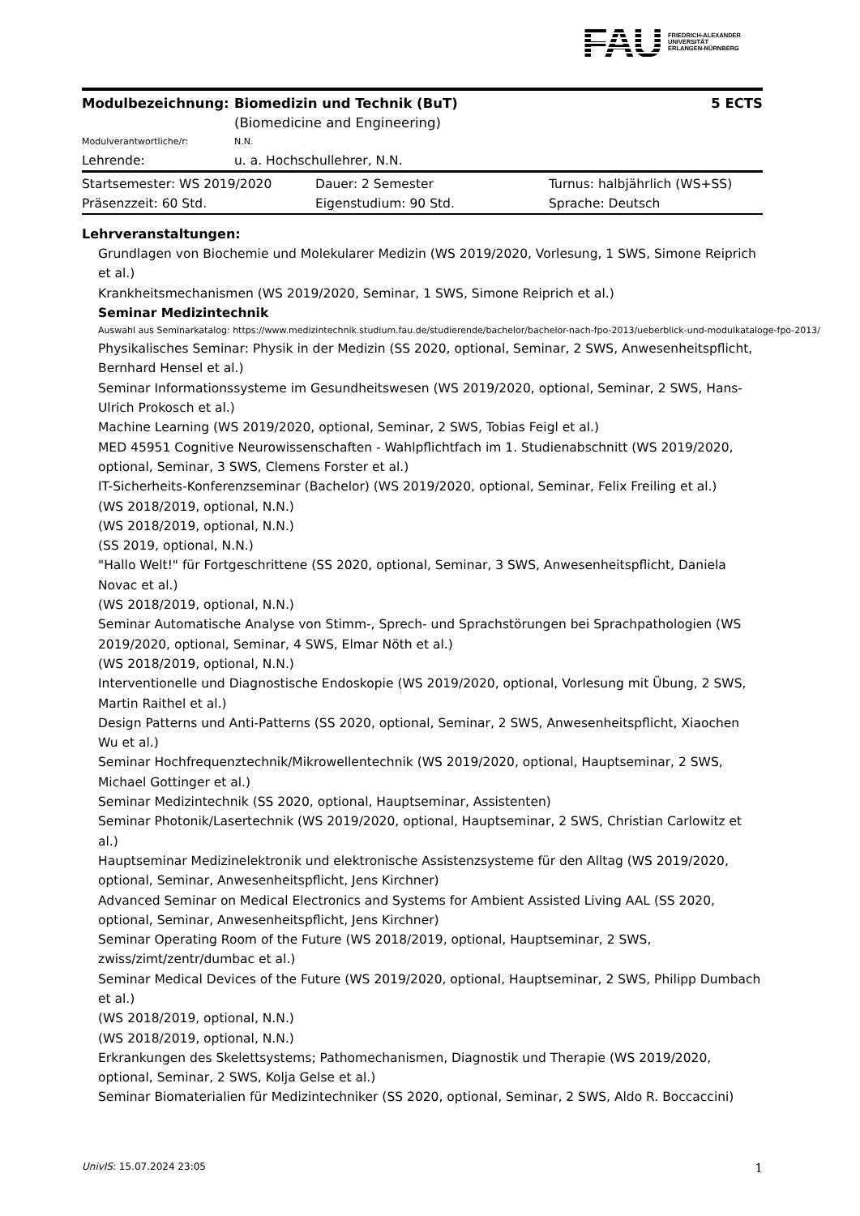FAU
FRIEDRICH-ALEXANDER
UNIVERSITÄT
ERLANGEN-NÜRNBERG
| Modulbezeichnung: | Biomedizin und Technik (BuT) (Biomedicine and Engineering) | 5 ECTS |
| Modulverantwortliche/r: | N.N. | |
| Lehrende: | u. a. Hochschullehrer, N.N. | |
| Startsemester: WS 2019/2020 | Dauer: 2 Semester | Turnus: halbjährlich (WS+SS) |
| Präsenzzeit: 60 Std. | Eigenstudium: 90 Std. | Sprache: Deutsch |
Lehrveranstaltungen:
Grundlagen von Biochemie und Molekularer Medizin (WS 2019/2020, Vorlesung, 1 SWS, Simone Reiprich et al.)
Krankheitsmechanismen (WS 2019/2020, Seminar, 1 SWS, Simone Reiprich et al.)
Seminar Medizintechnik
Auswahl aus Seminarkatalog: https://www.medizintechnik.studium.fau.de/studierende/bachelor/bachelor-nach-fpo-2013/ueberblick-und-modulkataloge-fpo-2013/
Physikalisches Seminar: Physik in der Medizin (SS 2020, optional, Seminar, 2 SWS, Anwesenheitspflicht, Bernhard Hensel et al.)
Seminar Informationssysteme im Gesundheitswesen (WS 2019/2020, optional, Seminar, 2 SWS, Hans-Ulrich Prokosch et al.)
Machine Learning (WS 2019/2020, optional, Seminar, 2 SWS, Tobias Feigl et al.)
MED 45951 Cognitive Neurowissenschaften - Wahlpflichtfach im 1. Studienabschnitt (WS 2019/2020, optional, Seminar, 3 SWS, Clemens Forster et al.)
IT-Sicherheits-Konferenzseminar (Bachelor) (WS 2019/2020, optional, Seminar, Felix Freiling et al.)
(WS 2018/2019, optional, N.N.)
(WS 2018/2019, optional, N.N.)
(SS 2019, optional, N.N.)
"Hallo Welt!" für Fortgeschrittene (SS 2020, optional, Seminar, 3 SWS, Anwesenheitspflicht, Daniela Novac et al.)
(WS 2018/2019, optional, N.N.)
Seminar Automatische Analyse von Stimm-, Sprech- und Sprachstörungen bei Sprachpathologien (WS 2019/2020, optional, Seminar, 4 SWS, Elmar Nöth et al.)
(WS 2018/2019, optional, N.N.)
Interventionelle und Diagnostische Endoskopie (WS 2019/2020, optional, Vorlesung mit Übung, 2 SWS, Martin Raithel et al.)
Design Patterns und Anti-Patterns (SS 2020, optional, Seminar, 2 SWS, Anwesenheitspflicht, Xiaochen Wu et al.)
Seminar Hochfrequenztechnik/Mikrowellentechnik (WS 2019/2020, optional, Hauptseminar, 2 SWS, Michael Gottinger et al.)
Seminar Medizintechnik (SS 2020, optional, Hauptseminar, Assistenten)
Seminar Photonik/Lasertechnik (WS 2019/2020, optional, Hauptseminar, 2 SWS, Christian Carlowitz et al.)
Hauptseminar Medizinelektronik und elektronische Assistenzsysteme für den Alltag (WS 2019/2020, optional, Seminar, Anwesenheitspflicht, Jens Kirchner)
Advanced Seminar on Medical Electronics and Systems for Ambient Assisted Living AAL (SS 2020, optional, Seminar, Anwesenheitspflicht, Jens Kirchner)
Seminar Operating Room of the Future (WS 2018/2019, optional, Hauptseminar, 2 SWS, zwiss/zimt/zentr/dumbac et al.)
Seminar Medical Devices of the Future (WS 2019/2020, optional, Hauptseminar, 2 SWS, Philipp Dumbach et al.)
(WS 2018/2019, optional, N.N.)
(WS 2018/2019, optional, N.N.)
Erkrankungen des Skelettsystems; Pathomechanismen, Diagnostik und Therapie (WS 2019/2020, optional, Seminar, 2 SWS, Kolja Gelse et al.)
Seminar Biomaterialien für Medizintechniker (SS 2020, optional, Seminar, 2 SWS, Aldo R. Boccaccini)
UnivIS: 15.07.2024 23:05 1